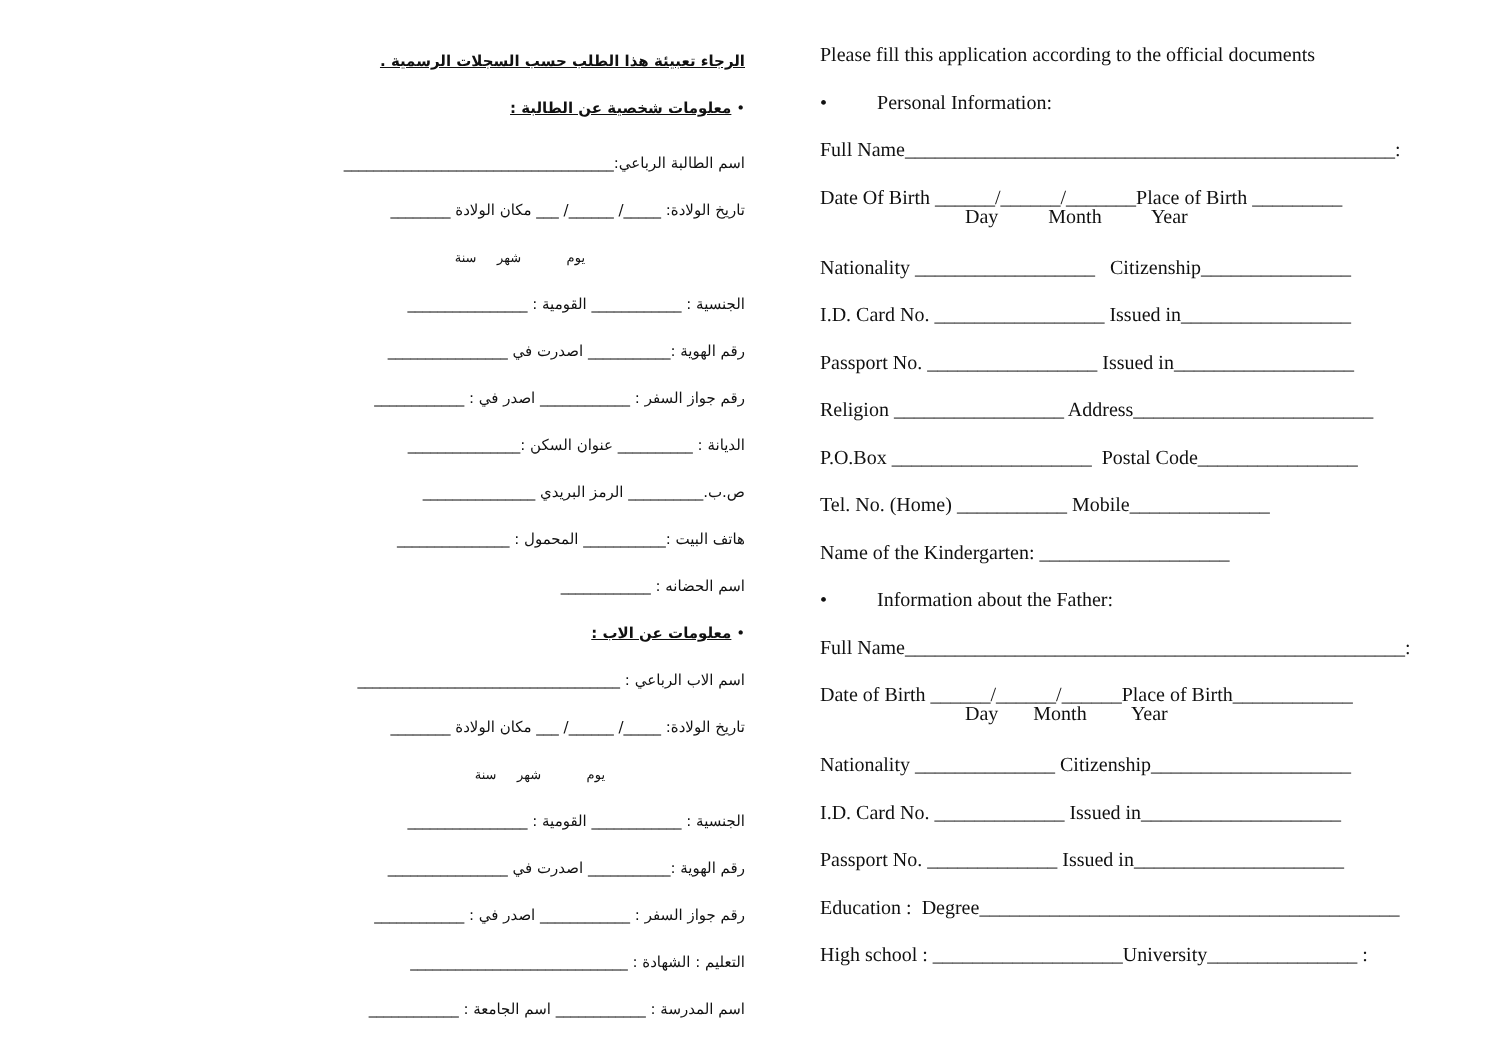الرجاء تعبيئة هذا الطلب حسب السجلات الرسمية .
• معلومات شخصية عن الطالبة :
اسم الطالبة الرباعي:____________________________________
تاريخ الولادة: _____/ ______/ ___ مكان الولادة ________
يوم شهر سنة
الجنسية : ____________ القومية : ________________
رقم الهوية :___________ اصدرت في ________________
رقم جواز السفر : ____________ اصدر في : ____________
الديانة : __________ عنوان السكن :_______________
ص.ب.__________ الرمز البريدي _______________
هاتف البيت :___________ المحمول : _______________
اسم الحضانه : ____________
• معلومات عن الاب :
اسم الاب الرباعي : ___________________________________
تاريخ الولادة: _____/ ______/ ___ مكان الولادة ________
يوم شهر سنة
الجنسية : ____________ القومية : ________________
رقم الهوية :___________ اصدرت في ________________
رقم جواز السفر : ____________ اصدر في : ____________
التعليم : الشهادة : _____________________________
اسم المدرسة : ____________ اسم الجامعة : ____________
Please fill this application according to the official documents
• Personal Information:
Full Name_________________________________________________:
Date Of Birth ______/______/_______Place of Birth _________
Day Month Year
Nationality __________________ Citizenship_______________
I.D. Card No. _________________ Issued in_________________
Passport No. _________________ Issued in__________________
Religion _________________ Address________________________
P.O.Box ____________________ Postal Code________________
Tel. No. (Home) ___________ Mobile______________
Name of the Kindergarten: ___________________
• Information about the Father:
Full Name__________________________________________________:
Date of Birth ______/______/______Place of Birth____________
Day Month Year
Nationality ______________ Citizenship____________________
I.D. Card No. _____________ Issued in____________________
Passport No. _____________ Issued in_____________________
Education : Degree__________________________________________
High school : ___________________University_______________ :